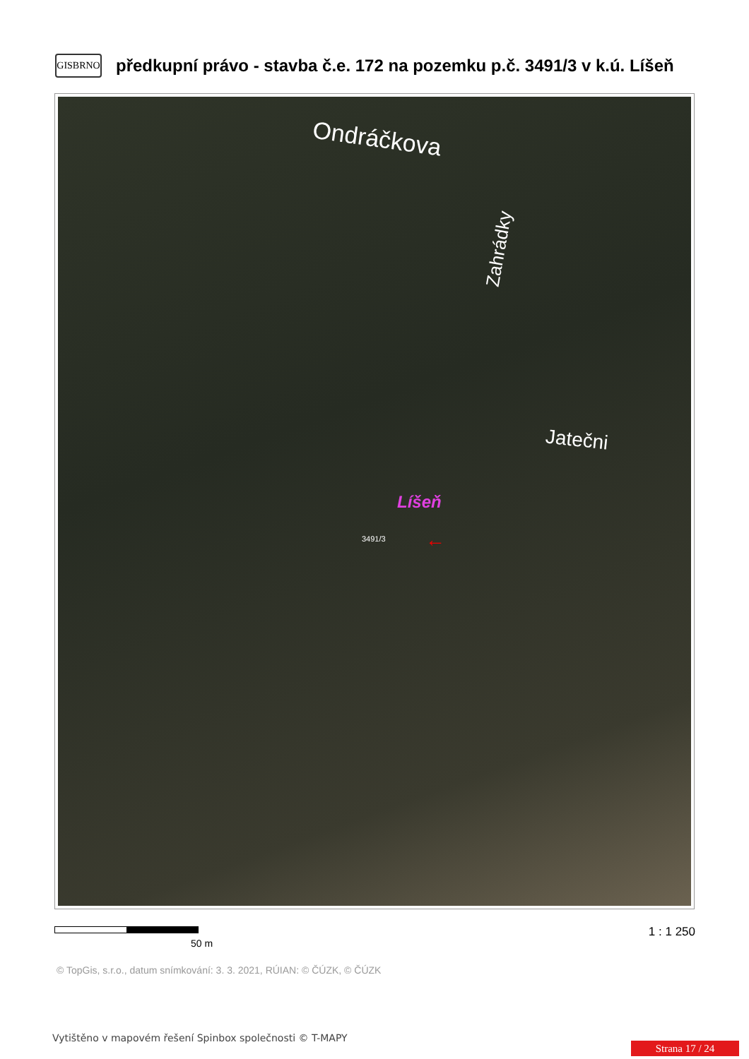GISBRNO
předkupní právo - stavba č.e. 172 na pozemku p.č. 3491/3 v k.ú. Líšeň
Ondráčkova
Jatečni
Líšeň
Zahrádky
← 3491/3
50 m
1 : 1 250
© TopGis, s.r.o., datum snímkování: 3. 3. 2021, RÚIAN: © ČÚZK, © ČÚZK
Vytištěno v mapovém řešení Spinbox společnosti © T-MAPY
Strana 17 / 24